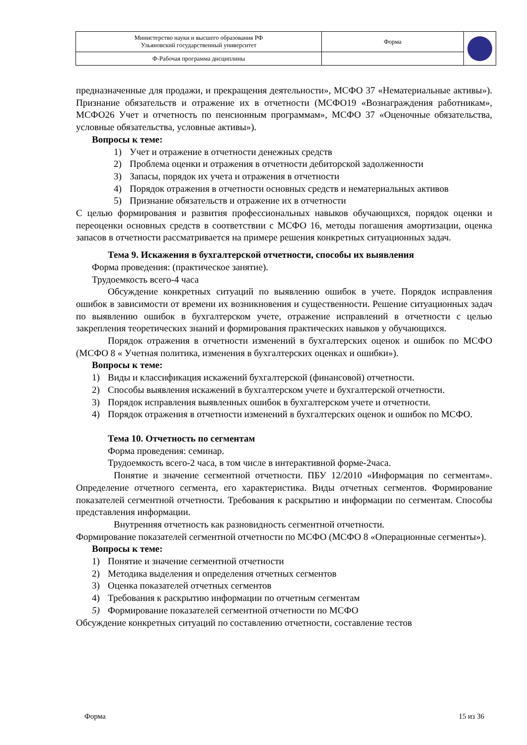| Министерство науки и высшего образования РФ Ульяновский государственный университет | Форма | |
| Ф-Рабочая программа дисциплины | | |
предназначенные для продажи, и прекращения деятельности», МСФО 37 «Нематериальные активы»). Признание обязательств и отражение их в отчетности (МСФО19 «Вознаграждения работникам», МСФО26 Учет и отчетность по пенсионным программам», МСФО 37 «Оценочные обязательства, условные обязательства, условные активы»).
Вопросы к теме:
1) Учет и отражение в отчетности денежных средств
2) Проблема оценки и отражения в отчетности дебиторской задолженности
3) Запасы, порядок их учета и отражения в отчетности
4) Порядок отражения в отчетности основных средств и нематериальных активов
5) Признание обязательств и отражение их в отчетности
С целью формирования и развития профессиональных навыков обучающихся, порядок оценки и переоценки основных средств в соответствии с МСФО 16, методы погашения амортизации, оценка запасов в отчетности рассматривается на примере решения конкретных ситуационных задач.
Тема 9. Искажения в бухгалтерской отчетности, способы их выявления
Форма проведения: (практическое занятие).
Трудоемкость всего-4 часа
Обсуждение конкретных ситуаций по выявлению ошибок в учете. Порядок исправления ошибок в зависимости от времени их возникновения и существенности. Решение ситуационных задач по выявлению ошибок в бухгалтерском учете, отражение исправлений в отчетности с целью закрепления теоретических знаний и формирования практических навыков у обучающихся.
Порядок отражения в отчетности изменений в бухгалтерских оценок и ошибок по МСФО (МСФО 8 « Учетная политика, изменения в бухгалтерских оценках и ошибки»).
Вопросы к теме:
1) Виды и классификация искажений бухгалтерской (финансовой) отчетности.
2) Способы выявления искажений в бухгалтерском учете и бухгалтерской отчетности.
3) Порядок исправления выявленных ошибок в бухгалтерском учете и отчетности.
4) Порядок отражения в отчетности изменений в бухгалтерских оценок и ошибок по МСФО.
Тема 10. Отчетность по сегментам
Форма проведения: семинар.
Трудоемкость всего-2 часа, в том числе в интерактивной форме-2часа.
Понятие и значение сегментной отчетности. ПБУ 12/2010 «Информация по сегментам». Определение отчетного сегмента, его характеристика. Виды отчетных сегментов. Формирование показателей сегментной отчетности. Требования к раскрытию и информации по сегментам. Способы представления информации.
Внутренняя отчетность как разновидность сегментной отчетности.
Формирование показателей сегментной отчетности по МСФО (МСФО 8 «Операционные сегменты»).
Вопросы к теме:
1) Понятие и значение сегментной отчетности
2) Методика выделения и определения отчетных сегментов
3) Оценка показателей отчетных сегментов
4) Требования к раскрытию информации по отчетным сегментам
5) Формирование показателей сегментной отчетности по МСФО
Обсуждение конкретных ситуаций по составлению отчетности, составление тестов
Форма 15 из 36